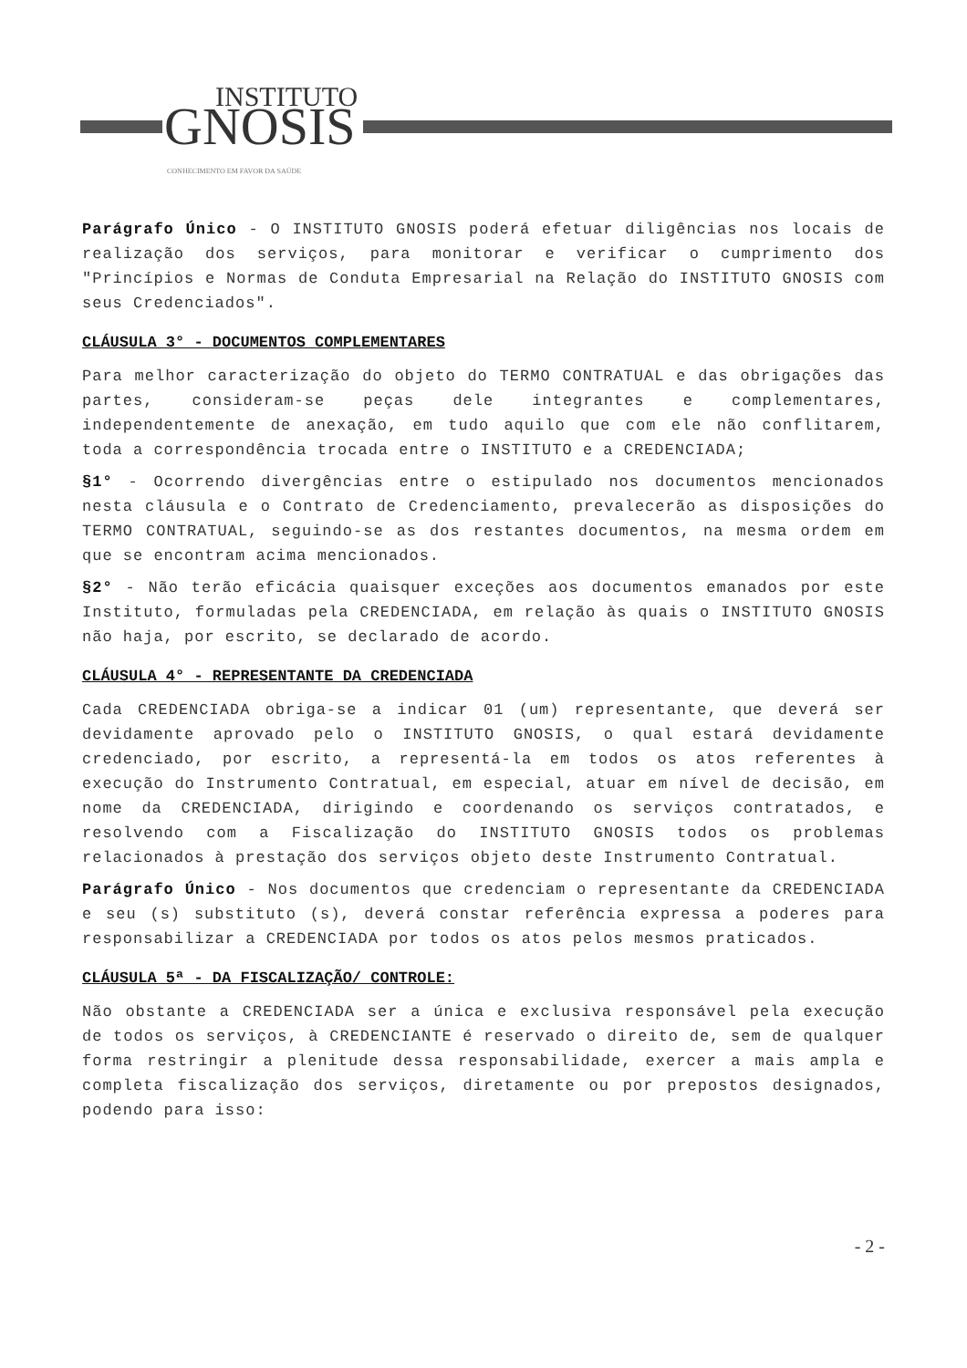INSTITUTO
GNOSIS
CONHECIMENTO EM FAVOR DA SAÚDE
Parágrafo Único - O INSTITUTO GNOSIS poderá efetuar diligências nos locais de realização dos serviços, para monitorar e verificar o cumprimento dos "Princípios e Normas de Conduta Empresarial na Relação do INSTITUTO GNOSIS com seus Credenciados".
CLÁUSULA 3° - DOCUMENTOS COMPLEMENTARES
Para melhor caracterização do objeto do TERMO CONTRATUAL e das obrigações das partes, consideram-se peças dele integrantes e complementares, independentemente de anexação, em tudo aquilo que com ele não conflitarem, toda a correspondência trocada entre o INSTITUTO e a CREDENCIADA;
§1° - Ocorrendo divergências entre o estipulado nos documentos mencionados nesta cláusula e o Contrato de Credenciamento, prevalecerão as disposições do TERMO CONTRATUAL, seguindo-se as dos restantes documentos, na mesma ordem em que se encontram acima mencionados.
§2° - Não terão eficácia quaisquer exceções aos documentos emanados por este Instituto, formuladas pela CREDENCIADA, em relação às quais o INSTITUTO GNOSIS não haja, por escrito, se declarado de acordo.
CLÁUSULA 4° - REPRESENTANTE DA CREDENCIADA
Cada CREDENCIADA obriga-se a indicar 01 (um) representante, que deverá ser devidamente aprovado pelo o INSTITUTO GNOSIS, o qual estará devidamente credenciado, por escrito, a representá-la em todos os atos referentes à execução do Instrumento Contratual, em especial, atuar em nível de decisão, em nome da CREDENCIADA, dirigindo e coordenando os serviços contratados, e resolvendo com a Fiscalização do INSTITUTO GNOSIS todos os problemas relacionados à prestação dos serviços objeto deste Instrumento Contratual.
Parágrafo Único - Nos documentos que credenciam o representante da CREDENCIADA e seu (s) substituto (s), deverá constar referência expressa a poderes para responsabilizar a CREDENCIADA por todos os atos pelos mesmos praticados.
CLÁUSULA 5ª - DA FISCALIZAÇÃO/ CONTROLE:
Não obstante a CREDENCIADA ser a única e exclusiva responsável pela execução de todos os serviços, à CREDENCIANTE é reservado o direito de, sem de qualquer forma restringir a plenitude dessa responsabilidade, exercer a mais ampla e completa fiscalização dos serviços, diretamente ou por prepostos designados, podendo para isso:
- 2 -